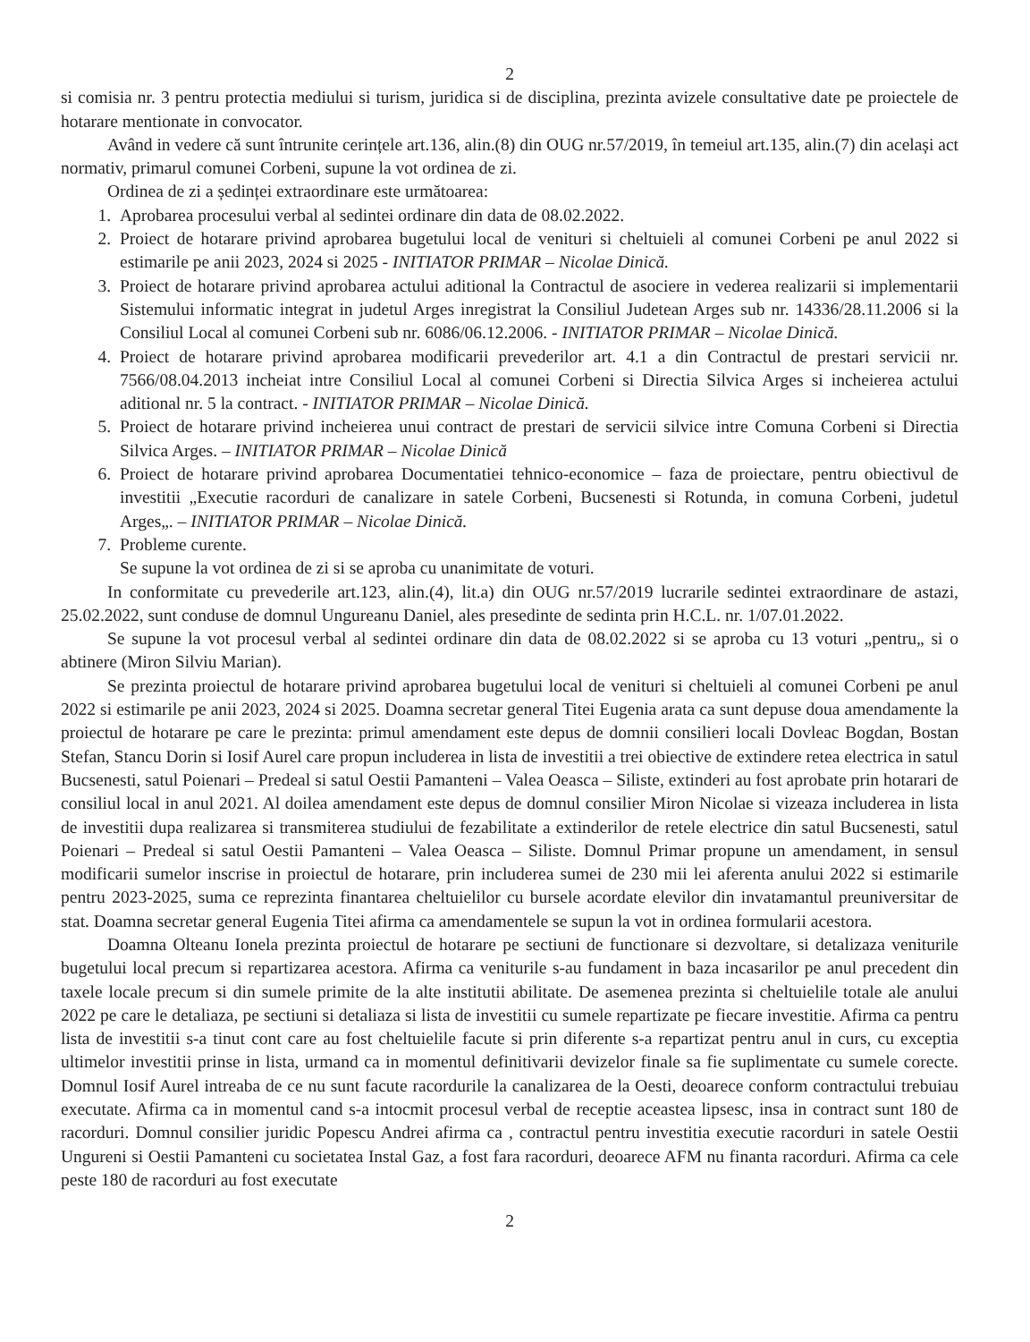2
si comisia nr. 3 pentru protectia mediului si turism, juridica si de disciplina, prezinta avizele consultative date pe proiectele de hotarare mentionate in convocator.
Având in vedere că sunt întrunite cerințele art.136, alin.(8) din OUG nr.57/2019, în temeiul art.135, alin.(7) din același act normativ, primarul comunei Corbeni, supune la vot ordinea de zi.
Ordinea de zi a ședinței extraordinare este următoarea:
1. Aprobarea procesului verbal al sedintei ordinare din data de 08.02.2022.
2. Proiect de hotarare privind aprobarea bugetului local de venituri si cheltuieli al comunei Corbeni pe anul 2022 si estimarile pe anii 2023, 2024 si 2025 - INITIATOR PRIMAR – Nicolae Dinică.
3. Proiect de hotarare privind aprobarea actului aditional la Contractul de asociere in vederea realizarii si implementarii Sistemului informatic integrat in judetul Arges inregistrat la Consiliul Judetean Arges sub nr. 14336/28.11.2006 si la Consiliul Local al comunei Corbeni sub nr. 6086/06.12.2006. - INITIATOR PRIMAR – Nicolae Dinică.
4. Proiect de hotarare privind aprobarea modificarii prevederilor art. 4.1 a din Contractul de prestari servicii nr. 7566/08.04.2013 incheiat intre Consiliul Local al comunei Corbeni si Directia Silvica Arges si incheierea actului aditional nr. 5 la contract. - INITIATOR PRIMAR – Nicolae Dinică.
5. Proiect de hotarare privind incheierea unui contract de prestari de servicii silvice intre Comuna Corbeni si Directia Silvica Arges. – INITIATOR PRIMAR – Nicolae Dinică
6. Proiect de hotarare privind aprobarea Documentatiei tehnico-economice – faza de proiectare, pentru obiectivul de investitii „Executie racorduri de canalizare in satele Corbeni, Bucsenesti si Rotunda, in comuna Corbeni, judetul Arges„. – INITIATOR PRIMAR – Nicolae Dinică.
7. Probleme curente.
Se supune la vot ordinea de zi si se aproba cu unanimitate de voturi.
In conformitate cu prevederile art.123, alin.(4), lit.a) din OUG nr.57/2019 lucrarile sedintei extraordinare de astazi, 25.02.2022, sunt conduse de domnul Ungureanu Daniel, ales presedinte de sedinta prin H.C.L. nr. 1/07.01.2022.
Se supune la vot procesul verbal al sedintei ordinare din data de 08.02.2022 si se aproba cu 13 voturi „pentru„ si o abtinere (Miron Silviu Marian).
Se prezinta proiectul de hotarare privind aprobarea bugetului local de venituri si cheltuieli al comunei Corbeni pe anul 2022 si estimarile pe anii 2023, 2024 si 2025. Doamna secretar general Titei Eugenia arata ca sunt depuse doua amendamente la proiectul de hotarare pe care le prezinta: primul amendament este depus de domnii consilieri locali Dovleac Bogdan, Bostan Stefan, Stancu Dorin si Iosif Aurel care propun includerea in lista de investitii a trei obiective de extindere retea electrica in satul Bucsenesti, satul Poienari – Predeal si satul Oestii Pamanteni – Valea Oeasca – Siliste, extinderi au fost aprobate prin hotarari de consiliul local in anul 2021. Al doilea amendament este depus de domnul consilier Miron Nicolae si vizeaza includerea in lista de investitii dupa realizarea si transmiterea studiului de fezabilitate a extinderilor de retele electrice din satul Bucsenesti, satul Poienari – Predeal si satul Oestii Pamanteni – Valea Oeasca – Siliste. Domnul Primar propune un amendament, in sensul modificarii sumelor inscrise in proiectul de hotarare, prin includerea sumei de 230 mii lei aferenta anului 2022 si estimarile pentru 2023-2025, suma ce reprezinta finantarea cheltuielilor cu bursele acordate elevilor din invatamantul preuniversitar de stat. Doamna secretar general Eugenia Titei afirma ca amendamentele se supun la vot in ordinea formularii acestora.
Doamna Olteanu Ionela prezinta proiectul de hotarare pe sectiuni de functionare si dezvoltare, si detalizaza veniturile bugetului local precum si repartizarea acestora. Afirma ca veniturile s-au fundament in baza incasarilor pe anul precedent din taxele locale precum si din sumele primite de la alte institutii abilitate. De asemenea prezinta si cheltuielile totale ale anului 2022 pe care le detaliaza, pe sectiuni si detaliaza si lista de investitii cu sumele repartizate pe fiecare investitie. Afirma ca pentru lista de investitii s-a tinut cont care au fost cheltuielile facute si prin diferente s-a repartizat pentru anul in curs, cu exceptia ultimelor investitii prinse in lista, urmand ca in momentul definitivarii devizelor finale sa fie suplimentate cu sumele corecte. Domnul Iosif Aurel intreaba de ce nu sunt facute racordurile la canalizarea de la Oesti, deoarece conform contractului trebuiau executate. Afirma ca in momentul cand s-a intocmit procesul verbal de receptie aceastea lipsesc, insa in contract sunt 180 de racorduri. Domnul consilier juridic Popescu Andrei afirma ca , contractul pentru investitia executie racorduri in satele Oestii Ungureni si Oestii Pamanteni cu societatea Instal Gaz, a fost fara racorduri, deoarece AFM nu finanta racorduri. Afirma ca cele peste 180 de racorduri au fost executate
2